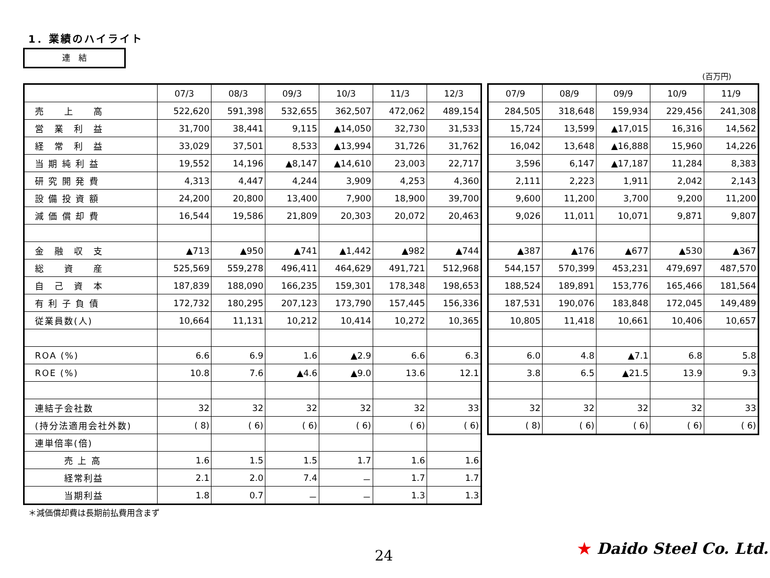1．業績のハイライト
連　結
(百万円)
| | 07/3 | 08/3 | 09/3 | 10/3 | 11/3 | 12/3 |
| --- | --- | --- | --- | --- | --- | --- |
| 売 上 高 | 522,620 | 591,398 | 532,655 | 362,507 | 472,062 | 489,154 |
| 営 業 利 益 | 31,700 | 38,441 | 9,115 | ▲14,050 | 32,730 | 31,533 |
| 経 常 利 益 | 33,029 | 37,501 | 8,533 | ▲13,994 | 31,726 | 31,762 |
| 当 期 純 利 益 | 19,552 | 14,196 | ▲8,147 | ▲14,610 | 23,003 | 22,717 |
| 研 究 開 発 費 | 4,313 | 4,447 | 4,244 | 3,909 | 4,253 | 4,360 |
| 設 備 投 資 額 | 24,200 | 20,800 | 13,400 | 7,900 | 18,900 | 39,700 |
| 減 価 償 却 費 | 16,544 | 19,586 | 21,809 | 20,303 | 20,072 | 20,463 |
| 金 融 収 支 | ▲713 | ▲950 | ▲741 | ▲1,442 | ▲982 | ▲744 |
| 総 資 産 | 525,569 | 559,278 | 496,411 | 464,629 | 491,721 | 512,968 |
| 自 己 資 本 | 187,839 | 188,090 | 166,235 | 159,301 | 178,348 | 198,653 |
| 有 利 子 負 債 | 172,732 | 180,295 | 207,123 | 173,790 | 157,445 | 156,336 |
| 従業員数(人) | 10,664 | 11,131 | 10,212 | 10,414 | 10,272 | 10,365 |
| ROA (%) | 6.6 | 6.9 | 1.6 | ▲2.9 | 6.6 | 6.3 |
| ROE (%) | 10.8 | 7.6 | ▲4.6 | ▲9.0 | 13.6 | 12.1 |
| 連結子会社数 | 32 | 32 | 32 | 32 | 32 | 33 |
| (持分法適用会社外数) | ( 8) | ( 6) | ( 6) | ( 6) | ( 6) | ( 6) |
| 連単倍率(倍) | | | | | | |
| 売 上 高 | 1.6 | 1.5 | 1.5 | 1.7 | 1.6 | 1.6 |
| 経常利益 | 2.1 | 2.0 | 7.4 | － | 1.7 | 1.7 |
| 当期利益 | 1.8 | 0.7 | － | － | 1.3 | 1.3 |
| 07/9 | 08/9 | 09/9 | 10/9 | 11/9 |
| --- | --- | --- | --- | --- |
| 284,505 | 318,648 | 159,934 | 229,456 | 241,308 |
| 15,724 | 13,599 | ▲17,015 | 16,316 | 14,562 |
| 16,042 | 13,648 | ▲16,888 | 15,960 | 14,226 |
| 3,596 | 6,147 | ▲17,187 | 11,284 | 8,383 |
| 2,111 | 2,223 | 1,911 | 2,042 | 2,143 |
| 9,600 | 11,200 | 3,700 | 9,200 | 11,200 |
| 9,026 | 11,011 | 10,071 | 9,871 | 9,807 |
| ▲387 | ▲176 | ▲677 | ▲530 | ▲367 |
| 544,157 | 570,399 | 453,231 | 479,697 | 487,570 |
| 188,524 | 189,891 | 153,776 | 165,466 | 181,564 |
| 187,531 | 190,076 | 183,848 | 172,045 | 149,489 |
| 10,805 | 11,418 | 10,661 | 10,406 | 10,657 |
| 6.0 | 4.8 | ▲7.1 | 6.8 | 5.8 |
| 3.8 | 6.5 | ▲21.5 | 13.9 | 9.3 |
| 32 | 32 | 32 | 32 | 33 |
| ( 8) | ( 6) | ( 6) | ( 6) | ( 6) |
＊減価償却費は長期前払費用含まず
24 ★ Daido Steel Co. Ltd.